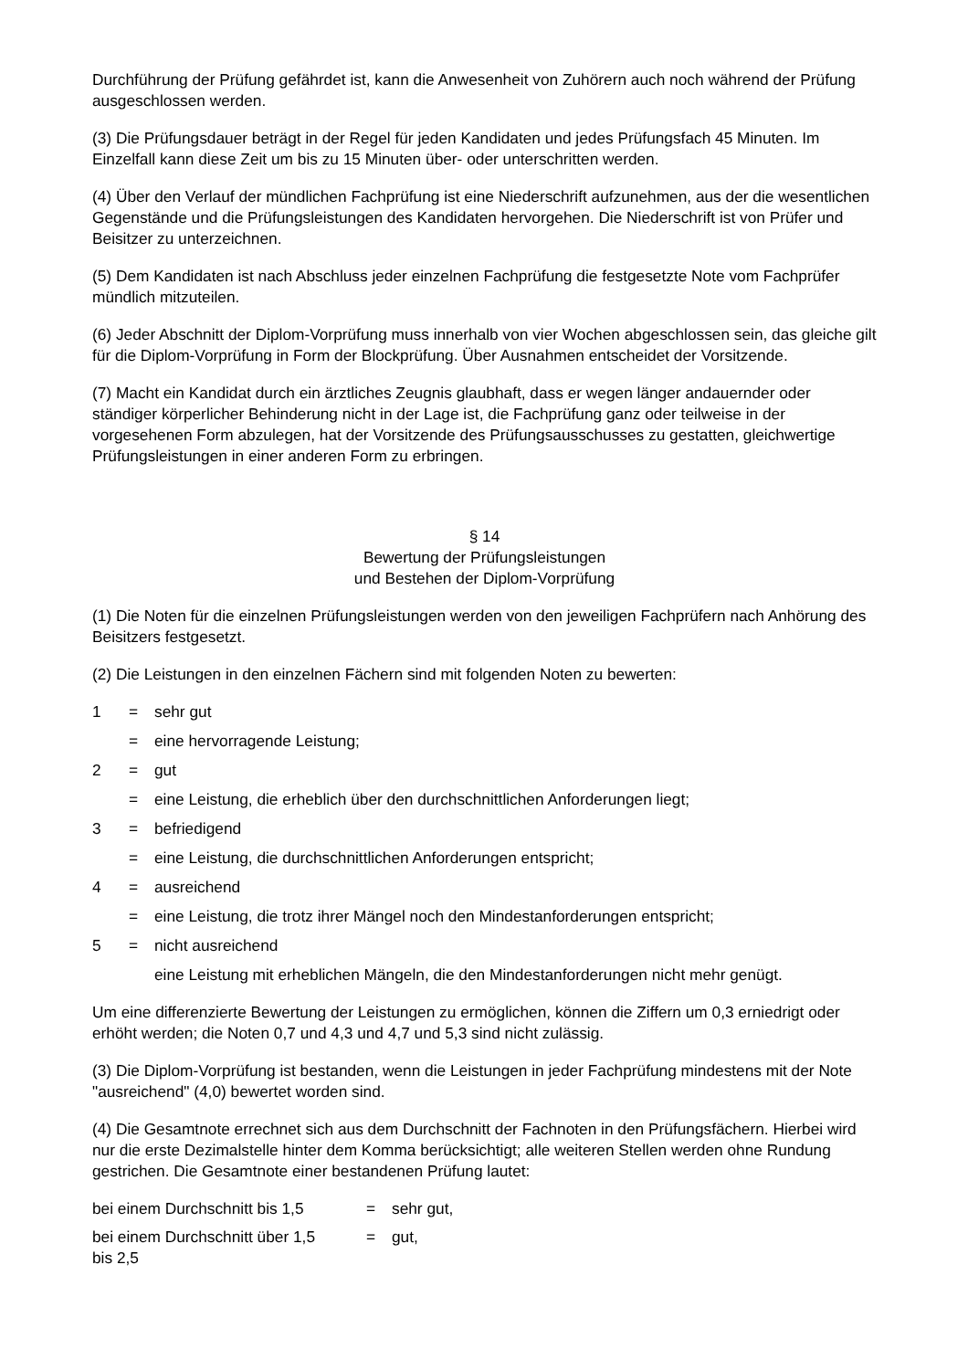Durchführung der Prüfung gefährdet ist, kann die Anwesenheit von Zuhörern auch noch während der Prüfung ausgeschlossen werden.
(3) Die Prüfungsdauer beträgt in der Regel für jeden Kandidaten und jedes Prüfungsfach 45 Minuten. Im Einzelfall kann diese Zeit um bis zu 15 Minuten über- oder unterschritten werden.
(4) Über den Verlauf der mündlichen Fachprüfung ist eine Niederschrift aufzunehmen, aus der die wesentlichen Gegenstände und die Prüfungsleistungen des Kandidaten hervorgehen. Die Niederschrift ist von Prüfer und Beisitzer zu unterzeichnen.
(5) Dem Kandidaten ist nach Abschluss jeder einzelnen Fachprüfung die festgesetzte Note vom Fachprüfer mündlich mitzuteilen.
(6) Jeder Abschnitt der Diplom-Vorprüfung muss innerhalb von vier Wochen abgeschlossen sein, das gleiche gilt für die Diplom-Vorprüfung in Form der Blockprüfung. Über Ausnahmen entscheidet der Vorsitzende.
(7) Macht ein Kandidat durch ein ärztliches Zeugnis glaubhaft, dass er wegen länger andauernder oder ständiger körperlicher Behinderung nicht in der Lage ist, die Fachprüfung ganz oder teilweise in der vorgesehenen Form abzulegen, hat der Vorsitzende des Prüfungsausschusses zu gestatten, gleichwertige Prüfungsleistungen in einer anderen Form zu erbringen.
§ 14
Bewertung der Prüfungsleistungen
und Bestehen der Diplom-Vorprüfung
(1) Die Noten für die einzelnen Prüfungsleistungen werden von den jeweiligen Fachprüfern nach Anhörung des Beisitzers festgesetzt.
(2) Die Leistungen in den einzelnen Fächern sind mit folgenden Noten zu bewerten:
1
=
sehr gut
=
eine hervorragende Leistung;
2
=
gut
=
eine Leistung, die erheblich über den durchschnittlichen Anforderungen liegt;
3
=
befriedigend
=
eine Leistung, die durchschnittlichen Anforderungen entspricht;
4
=
ausreichend
=
eine Leistung, die trotz ihrer Mängel noch den Mindestanforderungen entspricht;
5
=
nicht ausreichend
eine Leistung mit erheblichen Mängeln, die den Mindestanforderungen nicht mehr genügt.
Um eine differenzierte Bewertung der Leistungen zu ermöglichen, können die Ziffern um 0,3 erniedrigt oder erhöht werden; die Noten 0,7 und 4,3 und 4,7 und 5,3 sind nicht zulässig.
(3) Die Diplom-Vorprüfung ist bestanden, wenn die Leistungen in jeder Fachprüfung mindestens mit der Note "ausreichend" (4,0) bewertet worden sind.
(4) Die Gesamtnote errechnet sich aus dem Durchschnitt der Fachnoten in den Prüfungsfächern. Hierbei wird nur die erste Dezimalstelle hinter dem Komma berücksichtigt; alle weiteren Stellen werden ohne Rundung gestrichen. Die Gesamtnote einer bestandenen Prüfung lautet:
bei einem Durchschnitt bis 1,5
=
sehr gut,
bei einem Durchschnitt über 1,5
bis 2,5
=
gut,